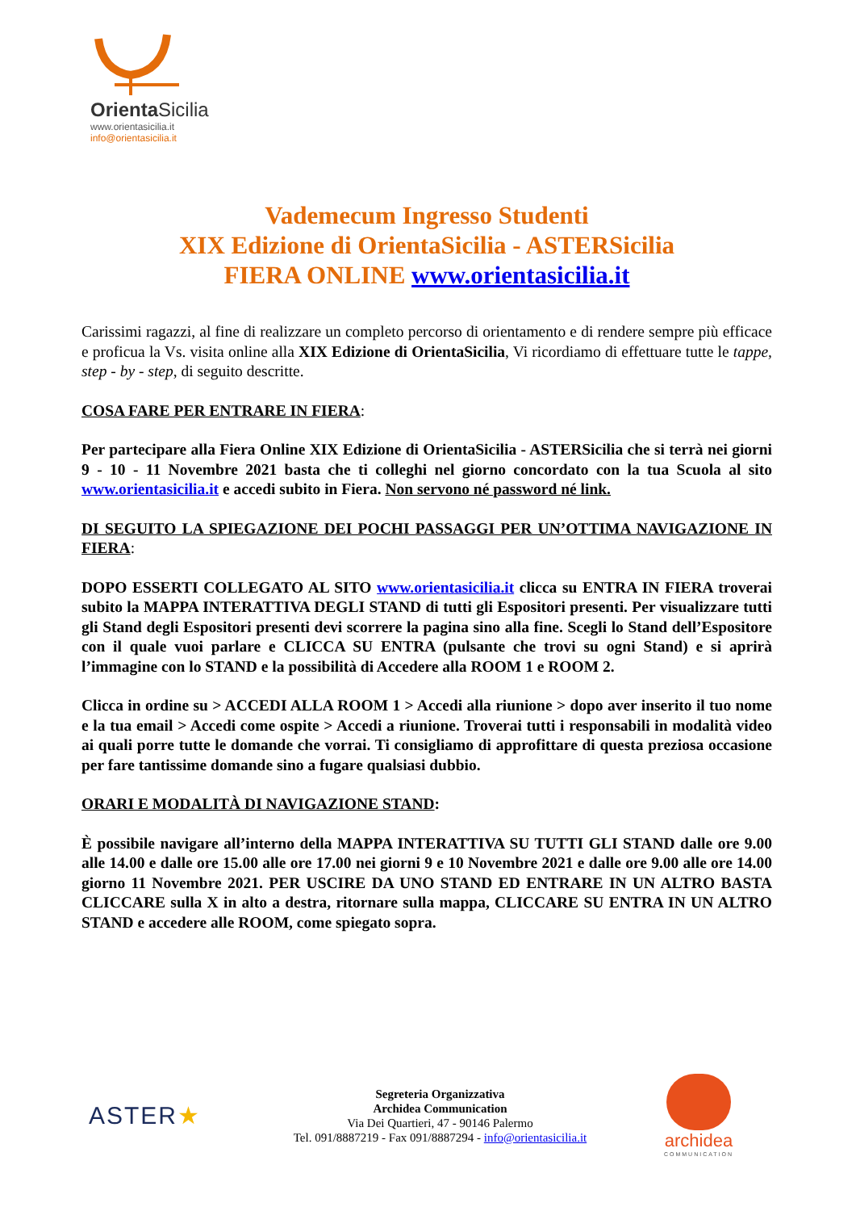OrientaSicilia
www.orientasicilia.it
info@orientasicilia.it
Vademecum Ingresso Studenti
XIX Edizione di OrientaSicilia - ASTERSicilia
FIERA ONLINE www.orientasicilia.it
Carissimi ragazzi, al fine di realizzare un completo percorso di orientamento e di rendere sempre più efficace e proficua la Vs. visita online alla XIX Edizione di OrientaSicilia, Vi ricordiamo di effettuare tutte le tappe, step - by - step, di seguito descritte.
COSA FARE PER ENTRARE IN FIERA:
Per partecipare alla Fiera Online XIX Edizione di OrientaSicilia - ASTERSicilia che si terrà nei giorni 9 - 10 - 11 Novembre 2021 basta che ti colleghi nel giorno concordato con la tua Scuola al sito www.orientasicilia.it e accedi subito in Fiera. Non servono né password né link.
DI SEGUITO LA SPIEGAZIONE DEI POCHI PASSAGGI PER UN’OTTIMA NAVIGAZIONE IN FIERA:
DOPO ESSERTI COLLEGATO AL SITO www.orientasicilia.it clicca su ENTRA IN FIERA troverai subito la MAPPA INTERATTIVA DEGLI STAND di tutti gli Espositori presenti. Per visualizzare tutti gli Stand degli Espositori presenti devi scorrere la pagina sino alla fine. Scegli lo Stand dell’Espositore con il quale vuoi parlare e CLICCA SU ENTRA (pulsante che trovi su ogni Stand) e si aprirà l’immagine con lo STAND e la possibilità di Accedere alla ROOM 1 e ROOM 2.
Clicca in ordine su > ACCEDI ALLA ROOM 1 > Accedi alla riunione > dopo aver inserito il tuo nome e la tua email > Accedi come ospite > Accedi a riunione. Troverai tutti i responsabili in modalità video ai quali porre tutte le domande che vorrai. Ti consigliamo di approfittare di questa preziosa occasione per fare tantissime domande sino a fugare qualsiasi dubbio.
ORARI E MODALITÀ DI NAVIGAZIONE STAND:
È possibile navigare all’interno della MAPPA INTERATTIVA SU TUTTI GLI STAND dalle ore 9.00 alle 14.00 e dalle ore 15.00 alle ore 17.00 nei giorni 9 e 10 Novembre 2021 e dalle ore 9.00 alle ore 14.00 giorno 11 Novembre 2021. PER USCIRE DA UNO STAND ED ENTRARE IN UN ALTRO BASTA CLICCARE sulla X in alto a destra, ritornare sulla mappa, CLICCARE SU ENTRA IN UN ALTRO STAND e accedere alle ROOM, come spiegato sopra.
ASTER★
Segreteria Organizzativa
Archidea Communication
Via Dei Quartieri, 47 - 90146 Palermo
Tel. 091/8887219 - Fax 091/8887294 - info@orientasicilia.it
archidea
COMMUNICATION